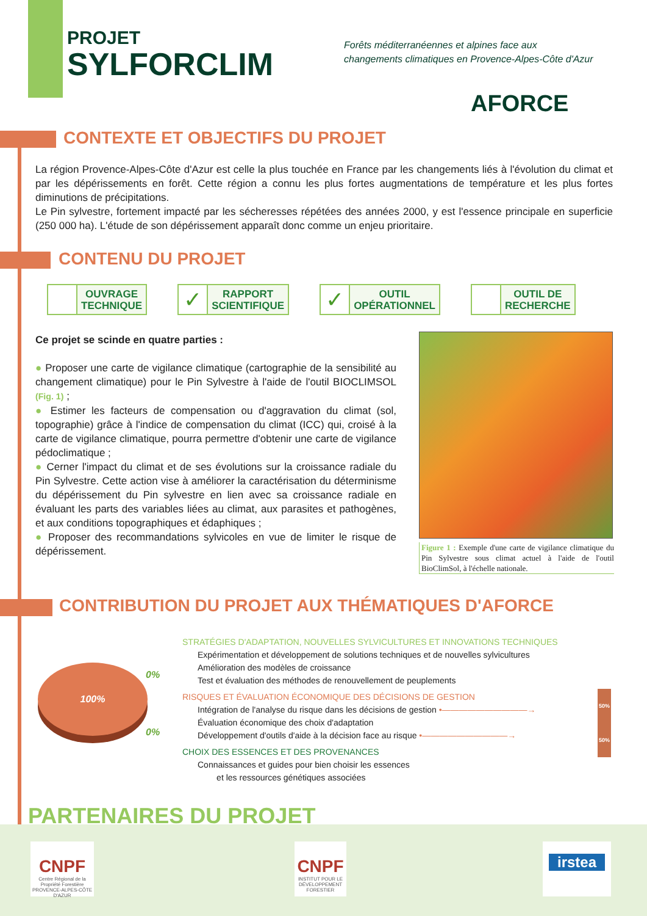PROJET
SYLFORCLIM
Forêts méditerranéennes et alpines face aux
changements climatiques en Provence-Alpes-Côte d'Azur
AFORCE
CONTEXTE ET OBJECTIFS DU PROJET
La région Provence-Alpes-Côte d'Azur est celle la plus touchée en France par les changements liés à l'évolution du climat et par les dépérissements en forêt. Cette région a connu les plus fortes augmentations de température et les plus fortes diminutions de précipitations.
Le Pin sylvestre, fortement impacté par les sécheresses répétées des années 2000, y est l'essence principale en superficie (250 000 ha). L'étude de son dépérissement apparaît donc comme un enjeu prioritaire.
CONTENU DU PROJET
OUVRAGE
TECHNIQUE
✓
RAPPORT
SCIENTIFIQUE
✓
OUTIL
OPÉRATIONNEL
OUTIL DE
RECHERCHE
Ce projet se scinde en quatre parties :
● Proposer une carte de vigilance climatique (cartographie de la sensibilité au changement climatique) pour le Pin Sylvestre à l'aide de l'outil BIOCLIMSOL (Fig. 1) ;
● Estimer les facteurs de compensation ou d'aggravation du climat (sol, topographie) grâce à l'indice de compensation du climat (ICC) qui, croisé à la carte de vigilance climatique, pourra permettre d'obtenir une carte de vigilance pédoclimatique ;
● Cerner l'impact du climat et de ses évolutions sur la croissance radiale du Pin Sylvestre. Cette action vise à améliorer la caractérisation du déterminisme du dépérissement du Pin sylvestre en lien avec sa croissance radiale en évaluant les parts des variables liées au climat, aux parasites et pathogènes, et aux conditions topographiques et édaphiques ;
● Proposer des recommandations sylvicoles en vue de limiter le risque de dépérissement.
Figure 1 : Exemple d'une carte de vigilance climatique du Pin Sylvestre sous climat actuel à l'aide de l'outil BioClimSol, à l'échelle nationale.
CONTRIBUTION DU PROJET AUX THÉMATIQUES D'AFORCE
100%
0%
0%
STRATÉGIES D'ADAPTATION, NOUVELLES SYLVICULTURES ET INNOVATIONS TECHNIQUES
Expérimentation et développement de solutions techniques et de nouvelles sylvicultures
Amélioration des modèles de croissance
Test et évaluation des méthodes de renouvellement de peuplements
RISQUES ET ÉVALUATION ÉCONOMIQUE DES DÉCISIONS DE GESTION
Intégration de l'analyse du risque dans les décisions de gestion •——————————→
Évaluation économique des choix d'adaptation
Développement d'outils d'aide à la décision face au risque •——————————→
CHOIX DES ESSENCES ET DES PROVENANCES
Connaissances et guides pour bien choisir les essences
et les ressources génétiques associées
50%
50%
PARTENAIRES DU PROJET
CNPF
Centre Régional de la Propriété Forestière PROVENCE-ALPES-CÔTE D'AZUR
CNPF
INSTITUT POUR LE DÉVELOPPEMENT FORESTIER
irstea